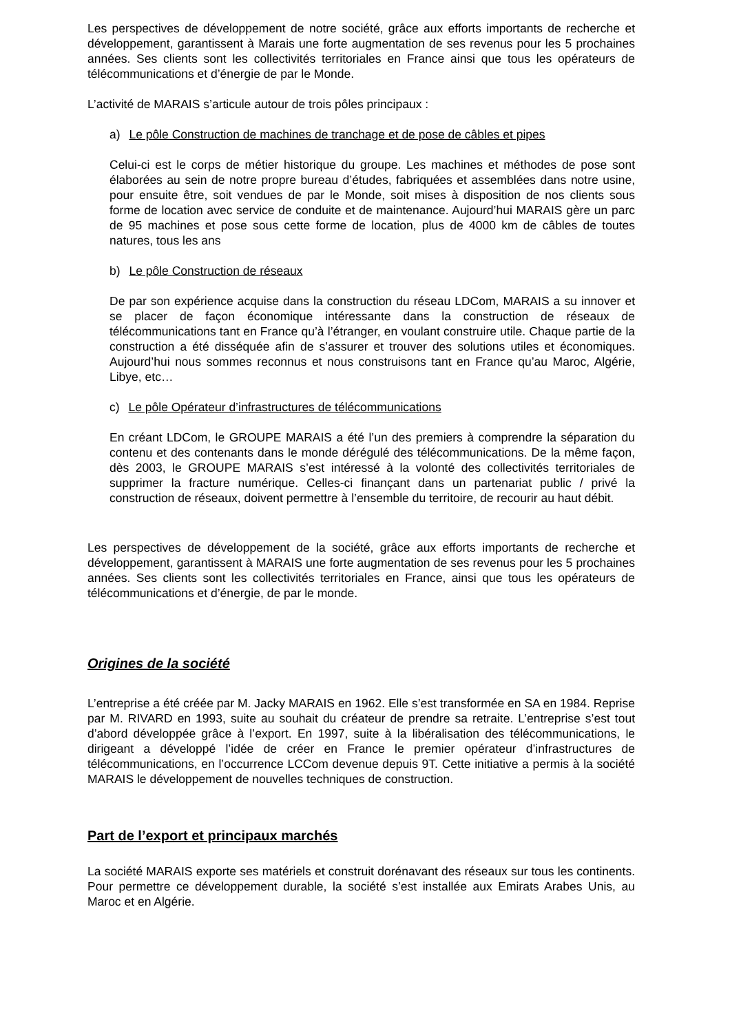Les perspectives de développement de notre société, grâce aux efforts importants de recherche et développement, garantissent à Marais une forte augmentation de ses revenus pour les 5 prochaines années. Ses clients sont les collectivités territoriales en France ainsi que tous les opérateurs de télécommunications et d’énergie de par le Monde.
L’activité de MARAIS s’articule autour de trois pôles principaux :
a) Le pôle Construction de machines de tranchage et de pose de câbles et pipes
Celui-ci est le corps de métier historique du groupe. Les machines et méthodes de pose sont élaborées au sein de notre propre bureau d’études, fabriquées et assemblées dans notre usine, pour ensuite être, soit vendues de par le Monde, soit mises à disposition de nos clients sous forme de location avec service de conduite et de maintenance. Aujourd’hui MARAIS gère un parc de 95 machines et pose sous cette forme de location, plus de 4000 km de câbles de toutes natures, tous les ans
b) Le pôle Construction de réseaux
De par son expérience acquise dans la construction du réseau LDCom, MARAIS a su innover et se placer de façon économique intéressante dans la construction de réseaux de télécommunications tant en France qu’à l’étranger, en voulant construire utile. Chaque partie de la construction a été disséquée afin de s’assurer et trouver des solutions utiles et économiques. Aujourd’hui nous sommes reconnus et nous construisons tant en France qu’au Maroc, Algérie, Libye, etc…
c) Le pôle Opérateur d’infrastructures de télécommunications
En créant LDCom, le GROUPE MARAIS a été l’un des premiers à comprendre la séparation du contenu et des contenants dans le monde dérégulé des télécommunications. De la même façon, dès 2003, le GROUPE MARAIS s’est intéressé à la volonté des collectivités territoriales de supprimer la fracture numérique. Celles-ci finançant dans un partenariat public / privé la construction de réseaux, doivent permettre à l’ensemble du territoire, de recourir au haut débit.
Les perspectives de développement de la société, grâce aux efforts importants de recherche et développement, garantissent à MARAIS une forte augmentation de ses revenus pour les 5 prochaines années. Ses clients sont les collectivités territoriales en France, ainsi que tous les opérateurs de télécommunications et d’énergie, de par le monde.
Origines de la société
L’entreprise a été créée par M. Jacky MARAIS en 1962. Elle s’est transformée en SA en 1984. Reprise par M. RIVARD en 1993, suite au souhait du créateur de prendre sa retraite. L’entreprise s’est tout d’abord développée grâce à l’export. En 1997, suite à la libéralisation des télécommunications, le dirigeant a développé l’idée de créer en France le premier opérateur d’infrastructures de télécommunications, en l’occurrence LCCom devenue depuis 9T. Cette initiative a permis à la société MARAIS le développement de nouvelles techniques de construction.
Part de l’export et principaux marchés
La société MARAIS exporte ses matériels et construit dorénavant des réseaux sur tous les continents. Pour permettre ce développement durable, la société s’est installée aux Emirats Arabes Unis, au Maroc et en Algérie.